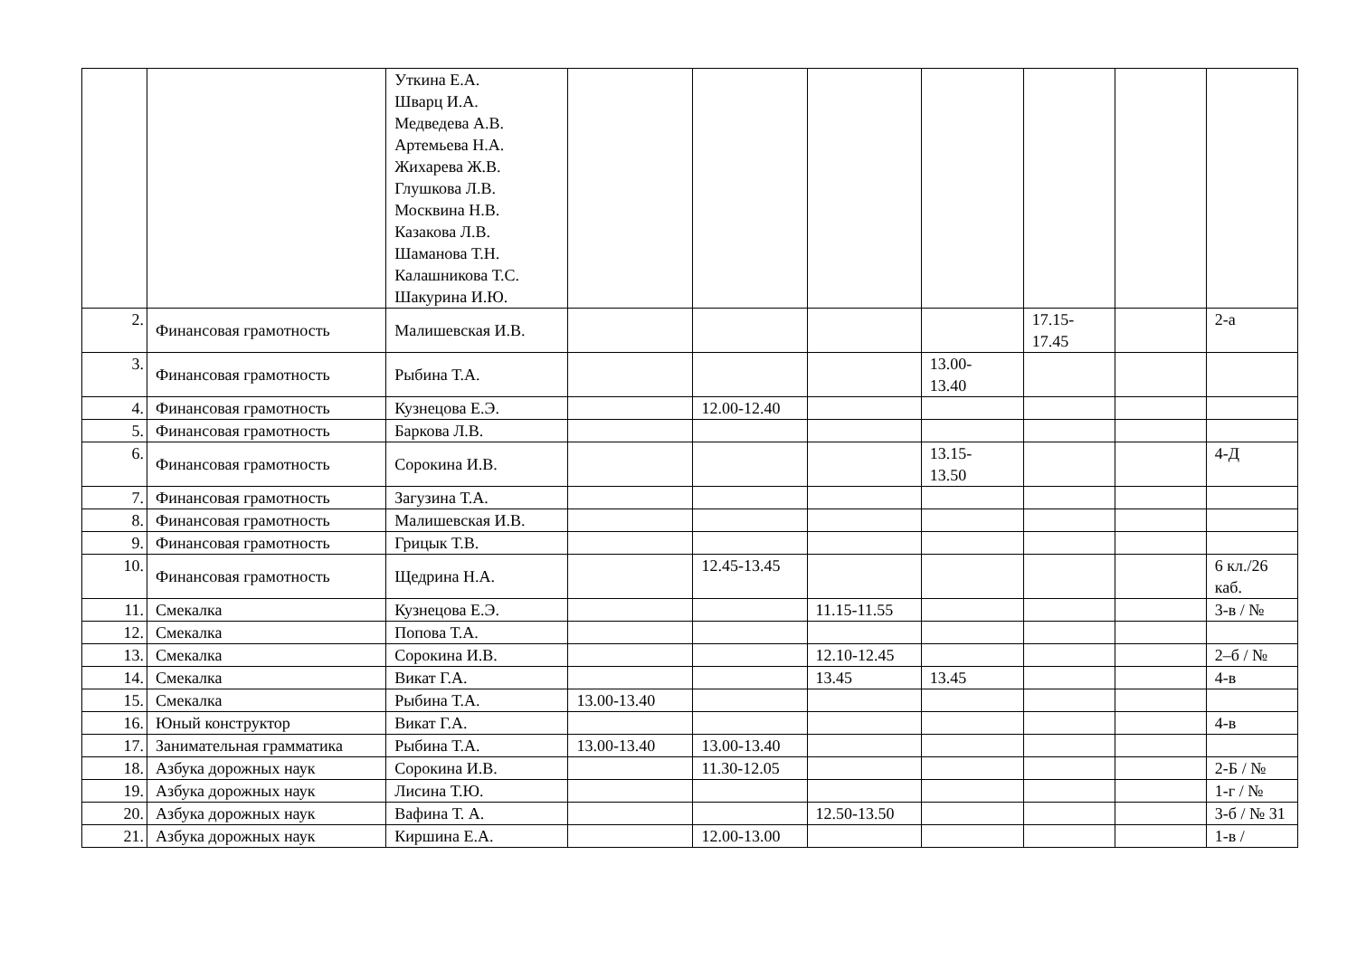| | | Уткина Е.А. Шварц И.А. Медведева А.В. Артемьева Н.А. Жихарева Ж.В. Глушкова Л.В. Москвина Н.В. Казакова Л.В. Шаманова Т.Н. Калашникова Т.С. Шакурина И.Ю. | | | | | | | |
| 2. | Финансовая грамотность | Малишевская И.В. | | | | | 17.15- 17.45 | | 2-а |
| 3. | Финансовая грамотность | Рыбина Т.А. | | | | 13.00- 13.40 | | | |
| 4. | Финансовая грамотность | Кузнецова Е.Э. | | 12.00-12.40 | | | | | |
| 5. | Финансовая грамотность | Баркова Л.В. | | | | | | | |
| 6. | Финансовая грамотность | Сорокина И.В. | | | | 13.15- 13.50 | | | 4-Д |
| 7. | Финансовая грамотность | Загузина Т.А. | | | | | | | |
| 8. | Финансовая грамотность | Малишевская И.В. | | | | | | | |
| 9. | Финансовая грамотность | Грицык Т.В. | | | | | | | |
| 10. | Финансовая грамотность | Щедрина Н.А. | | 12.45-13.45 | | | | | 6 кл./26 каб. |
| 11. | Смекалка | Кузнецова Е.Э. | | | 11.15-11.55 | | | | 3-в / № |
| 12. | Смекалка | Попова Т.А. | | | | | | | |
| 13. | Смекалка | Сорокина И.В. | | | 12.10-12.45 | | | | 2–б / № |
| 14. | Смекалка | Викат Г.А. | | | 13.45 | 13.45 | | | 4-в |
| 15. | Смекалка | Рыбина Т.А. | 13.00-13.40 | | | | | | |
| 16. | Юный конструктор | Викат Г.А. | | | | | | | 4-в |
| 17. | Занимательная грамматика | Рыбина Т.А. | 13.00-13.40 | 13.00-13.40 | | | | | |
| 18. | Азбука дорожных наук | Сорокина И.В. | | 11.30-12.05 | | | | | 2-Б / № |
| 19. | Азбука дорожных наук | Лисина Т.Ю. | | | | | | | 1-г / № |
| 20. | Азбука дорожных наук | Вафина Т. А. | | | 12.50-13.50 | | | | 3-б / № 31 |
| 21. | Азбука дорожных наук | Киршина Е.А. | | 12.00-13.00 | | | | | 1-в / |